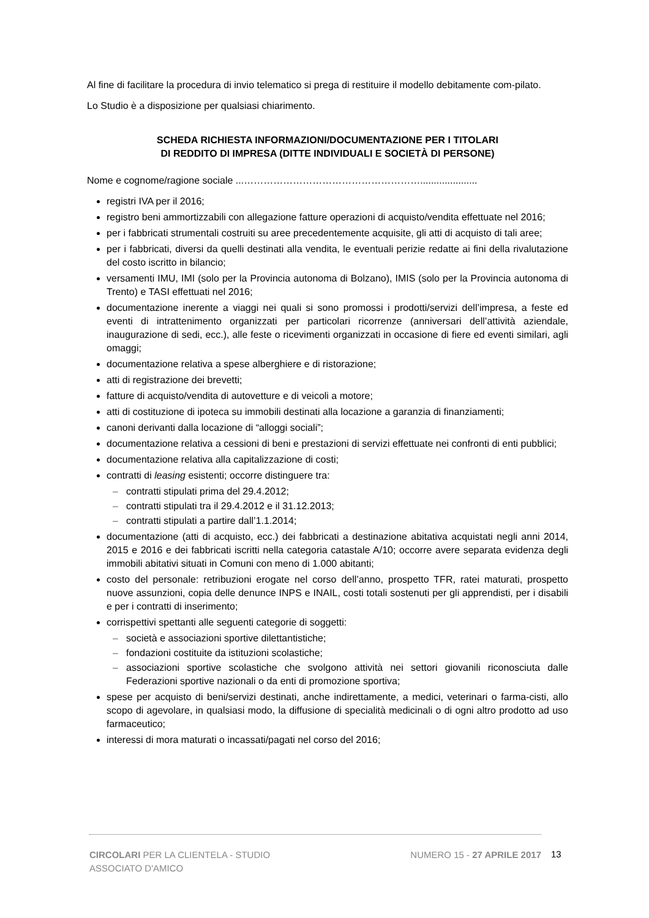Al fine di facilitare la procedura di invio telematico si prega di restituire il modello debitamente com-pilato.
Lo Studio è a disposizione per qualsiasi chiarimento.
SCHEDA RICHIESTA INFORMAZIONI/DOCUMENTAZIONE PER I TITOLARI
DI REDDITO DI IMPRESA (DITTE INDIVIDUALI E SOCIETÀ DI PERSONE)
Nome e cognome/ragione sociale ...……………………………………………….....................
registri IVA per il 2016;
registro beni ammortizzabili con allegazione fatture operazioni di acquisto/vendita effettuate nel 2016;
per i fabbricati strumentali costruiti su aree precedentemente acquisite, gli atti di acquisto di tali aree;
per i fabbricati, diversi da quelli destinati alla vendita, le eventuali perizie redatte ai fini della rivalutazione del costo iscritto in bilancio;
versamenti IMU, IMI (solo per la Provincia autonoma di Bolzano), IMIS (solo per la Provincia autonoma di Trento) e TASI effettuati nel 2016;
documentazione inerente a viaggi nei quali si sono promossi i prodotti/servizi dell’impresa, a feste ed eventi di intrattenimento organizzati per particolari ricorrenze (anniversari dell’attività aziendale, inaugurazione di sedi, ecc.), alle feste o ricevimenti organizzati in occasione di fiere ed eventi similari, agli omaggi;
documentazione relativa a spese alberghiere e di ristorazione;
atti di registrazione dei brevetti;
fatture di acquisto/vendita di autovetture e di veicoli a motore;
atti di costituzione di ipoteca su immobili destinati alla locazione a garanzia di finanziamenti;
canoni derivanti dalla locazione di “alloggi sociali”;
documentazione relativa a cessioni di beni e prestazioni di servizi effettuate nei confronti di enti pubblici;
documentazione relativa alla capitalizzazione di costi;
contratti di leasing esistenti; occorre distinguere tra:
– contratti stipulati prima del 29.4.2012;
– contratti stipulati tra il 29.4.2012 e il 31.12.2013;
– contratti stipulati a partire dall’1.1.2014;
documentazione (atti di acquisto, ecc.) dei fabbricati a destinazione abitativa acquistati negli anni 2014, 2015 e 2016 e dei fabbricati iscritti nella categoria catastale A/10; occorre avere separata evidenza degli immobili abitativi situati in Comuni con meno di 1.000 abitanti;
costo del personale: retribuzioni erogate nel corso dell’anno, prospetto TFR, ratei maturati, prospetto nuove assunzioni, copia delle denunce INPS e INAIL, costi totali sostenuti per gli apprendisti, per i disabili e per i contratti di inserimento;
corrispettivi spettanti alle seguenti categorie di soggetti:
– società e associazioni sportive dilettantistiche;
– fondazioni costituite da istituzioni scolastiche;
– associazioni sportive scolastiche che svolgono attività nei settori giovanili riconosciuta dalle Federazioni sportive nazionali o da enti di promozione sportiva;
spese per acquisto di beni/servizi destinati, anche indirettamente, a medici, veterinari o farma-cisti, allo scopo di agevolare, in qualsiasi modo, la diffusione di specialità medicinali o di ogni altro prodotto ad uso farmaceutico;
interessi di mora maturati o incassati/pagati nel corso del 2016;
CIRCOLARI PER LA CLIENTELA - STUDIO
ASSOCIATO D'AMICO
NUMERO 15 - 27 APRILE 2017
13